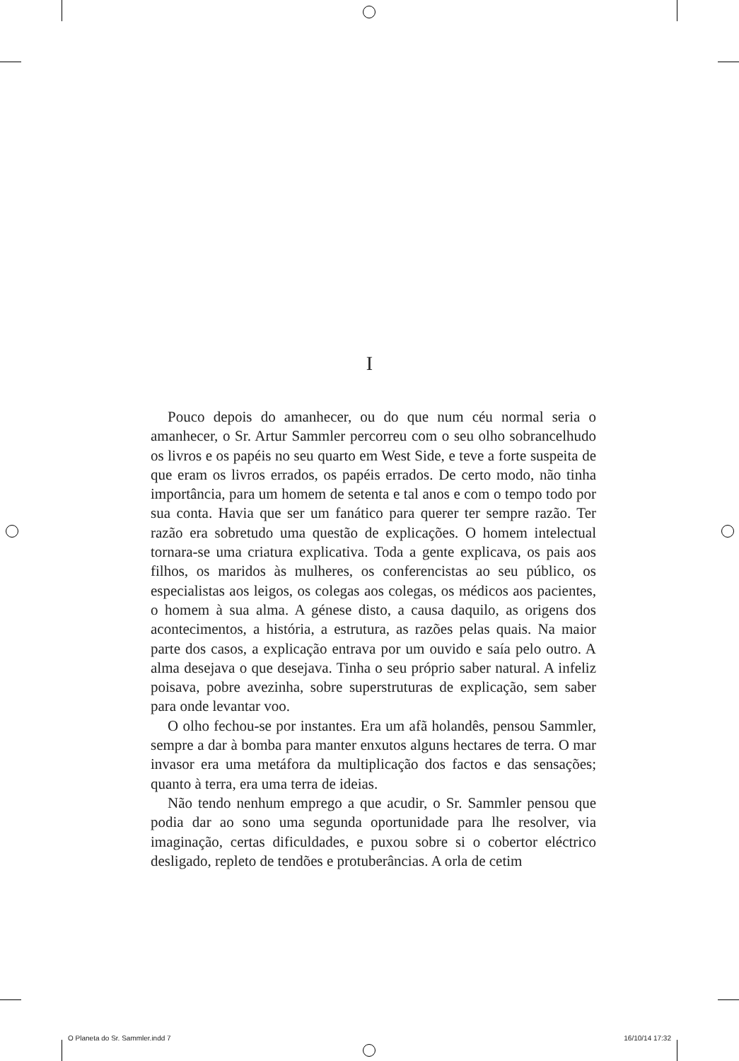I
Pouco depois do amanhecer, ou do que num céu normal seria o amanhecer, o Sr. Artur Sammler percorreu com o seu olho sobrancelhudo os livros e os papéis no seu quarto em West Side, e teve a forte suspeita de que eram os livros errados, os papéis errados. De certo modo, não tinha importância, para um homem de setenta e tal anos e com o tempo todo por sua conta. Havia que ser um fanático para querer ter sempre razão. Ter razão era sobretudo uma questão de explicações. O homem intelectual tornara-se uma criatura explicativa. Toda a gente explicava, os pais aos filhos, os maridos às mulheres, os conferencistas ao seu público, os especialistas aos leigos, os colegas aos colegas, os médicos aos pacientes, o homem à sua alma. A génese disto, a causa daquilo, as origens dos acontecimentos, a história, a estrutura, as razões pelas quais. Na maior parte dos casos, a explicação entrava por um ouvido e saía pelo outro. A alma desejava o que desejava. Tinha o seu próprio saber natural. A infeliz poisava, pobre avezinha, sobre superstruturas de explicação, sem saber para onde levantar voo.
O olho fechou-se por instantes. Era um afã holandês, pensou Sammler, sempre a dar à bomba para manter enxutos alguns hectares de terra. O mar invasor era uma metáfora da multiplicação dos factos e das sensações; quanto à terra, era uma terra de ideias.
Não tendo nenhum emprego a que acudir, o Sr. Sammler pensou que podia dar ao sono uma segunda oportunidade para lhe resolver, via imaginação, certas dificuldades, e puxou sobre si o cobertor eléctrico desligado, repleto de tendões e protuberâncias. A orla de cetim
O Planeta do Sr. Sammler.indd 7 16/10/14 17:32